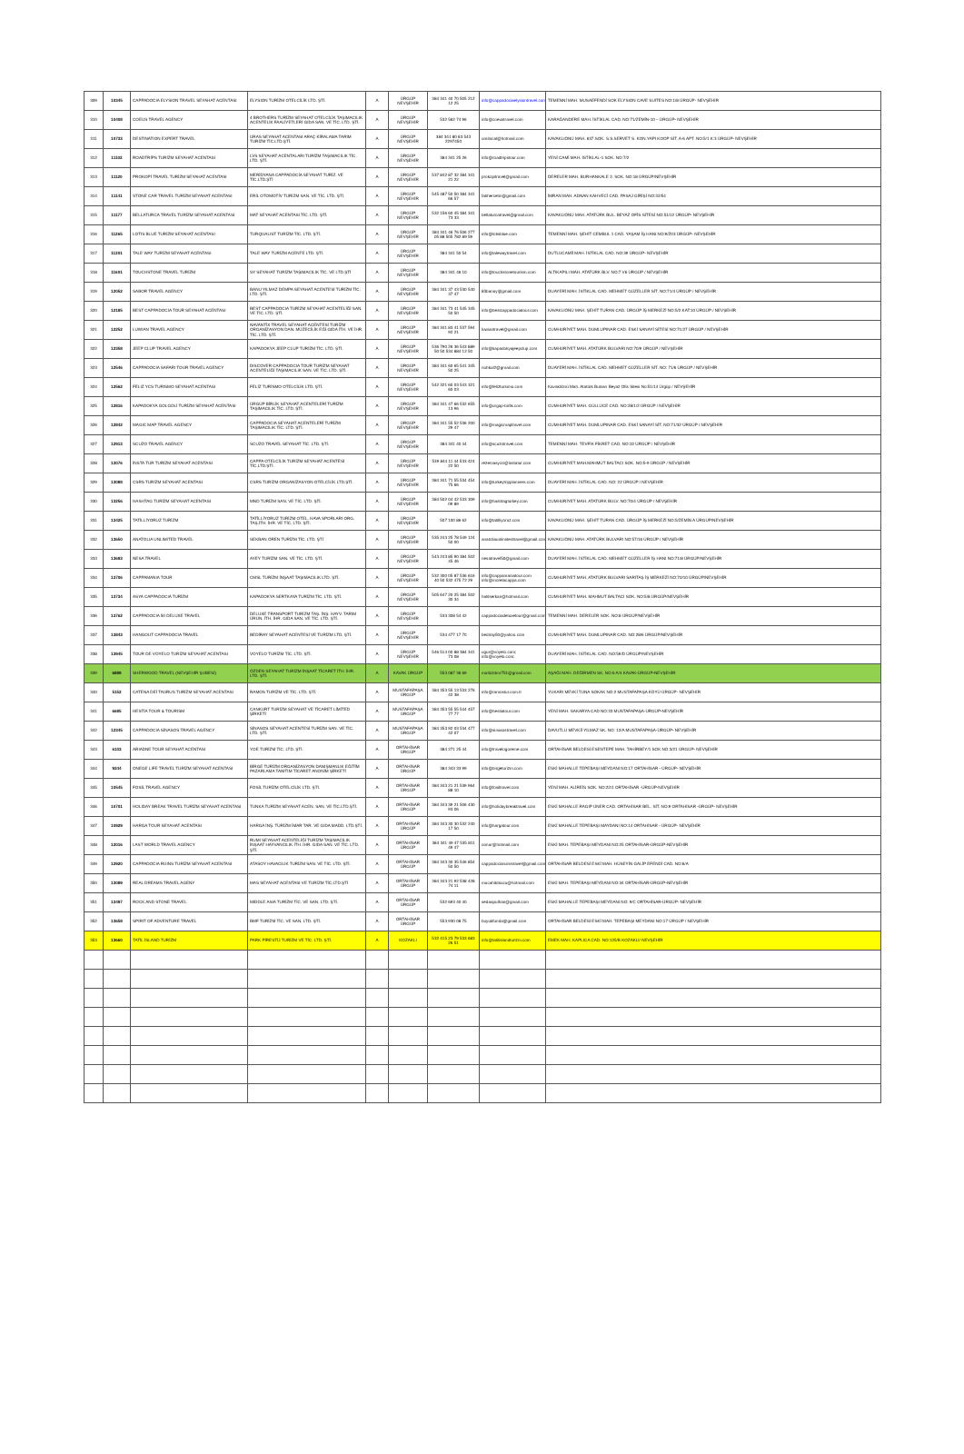| 309 | 10345 | CAPPADOCIA ELYSION TRAVEL SEYAHAT ACENTASI | ELYSION TURİZM OTELCİLİK LTD. ŞTİ. | A | ÜRGÜP NEVŞEHİR | 384 341 40 70 505 212 12 25 | info@cappadociaelysiontravel.com | TEMENNİ MAH. MUSAEFENDİ SOK ELYSION CAVE SUITES NO:1/8 ÜRGÜP- NEVŞEHİR |
| 310 | 10408 | COEUS TRAVEL AGENCY | 4 BROTHERS TURİZM SEYAHAT OTELCİLİK TAŞIMACILIK ACENTELİK FAALİYETLERİ GIDA SAN. VE TİC. LTD. ŞTİ. | A | ÜRGÜP NEVŞEHİR | 532 562 74 96 | info@coeustravel.com | KARAĞANDERE MAH. İSTİKLAL CAD. NO:71/ZEMİN-10 – ÜRGÜP- NEVŞEHİR |
| 311 | 10733 | DESTINATION EXPERT TRAVEL | URAS SEYAHAT ACENTASI ARAÇ KİRALAMA TARIM TURİZM TİC.LTD.ŞTİ. | A | ÜRGÜP NEVŞEHİR | 384 341 80 83 543 2297450 | umitocal@hotmail.com | KAVAKLIÖNÜ MAH. 637.SOK. S.S.SERVET S. KON.YAPI KOOP SİT. A-6 APT. NO:5/1 K:3 ÜRGÜP- NEVŞEHİR |
| 312 | 11102 | ROADTRİPS TURİZM SEYAHAT ACENTASI | LVS SEYAHAT ACENTALARI TURİZM TAŞIMACILIK TİC. LTD. ŞTİ. | A | ÜRGÜP NEVŞEHİR | 384 341 25 26 | info@roadtripstour.com | YENİ CAMİ MAH. İSTİKLAL-1 SOK. NO:7/2 |
| 313 | 11120 | PROKOPİ TRAVEL TURİZM SEYAHAT ACENTASI | MERİDYANA CAPPADOCİA SEYAHAT TURİZ. VE TİC.LTD.ŞTİ | A | ÜRGÜP NEVŞEHİR | 537 842 87 32 384 341 21 22 | prokopitravel@gmail.com | DERELER MAH. BURHANKALE 2. SOK. NO:18 ÜRGÜP/NEVŞEHİR |
| 314 | 11141 | STONE CAR TRAVEL TURİZM SEYAHAT ACENTASI | ERİL OTOMOTİV TURİZM SAN. VE TİC. LTD. ŞTİ. | A | ÜRGÜP NEVŞEHİR | 545 487 50 50 384 341 66 57 | fatihercetin@gmail.com | İMRAN MAH. ADNAN KAHVECİ CAD. PASAJ GİRİŞİ NO:32/54 |
| 315 | 11177 | BELLATURCA TRAVEL TURİZM SEYAHAT ACENTASI | MAT SEYAHAT ACENTASI TİC. LTD. ŞTİ. | A | ÜRGÜP NEVŞEHİR | 532 156 60 45 384 341 73 33 | bellaturcatravel@gmail.com | KAVAKLIÖNÜ MAH. ATATÜRK BUL. BEYAZ OFİS SİTESİ NO:51/12 ÜRGÜP- NEVŞEHİR |
| 316 | 11265 | LOTIS BLUE TURİZM SEYAHAT ACENTASI | TURQUALIST TURİZM TİC. LTD. ŞTİ. | A | ÜRGÜP NEVŞEHİR | 384 341 46 76 506 277 05 88 505 782 89 59 | info@lotisblue.com | TEMENNİ MAH. ŞEHİT CEMBUL 1 CAD. YAŞAM İŞ HANI NO:9/Z03 ÜRGÜP- NEVŞEHİR |
| 317 | 11301 | TALE WAY TURİZM SEYAHAT ACENTASI | TALE WAY TURİZM ACENTE LTD. ŞTİ. | A | ÜRGÜP NEVŞEHİR | 384 341 50 54 | info@talewaytravel.com | DUTLUCAMİİ MAH. İSTİKLAL CAD. NO:39 ÜRGÜP- NEVŞEHİR |
| 318 | 11601 | TOUCHSTONE TRAVEL TURİZM | SY SEYAHAT TURİZM TAŞIMACILIK TİC. VE LTD.ŞTİ | A | ÜRGÜP NEVŞEHİR | 384 341 46 10 | info@touchstonetourism.com | ALTIKAPILI MAH. ATATÜRK BLV. NO:7 V6 ÜRGÜP / NEVŞEHİR |
| 319 | 12052 | SABOR TRAVEL AGENCY | BANU YILMAZ DEMPA SEYAHAT ACENTESİ TURİZM TİC. LTD. ŞTİ. | A | ÜRGÜP NEVŞEHİR | 384 341 37 43 530 540 37 47 | 83banuy@gmail.com | DUAYERİ MAH. İSTİKLAL CAD. MEHMET GÜZELLER SİT. NO:71/4 ÜRGÜP / NEVŞEHİR |
| 320 | 12185 | BEST CAPPADOCIA TOUR SEYAHAT ACENTASI | BEST CAPPADOCIA TURİZM SEYAHAT ACENTELİĞİ SAN. VE TİC. LTD. ŞTİ. | A | ÜRGÜP NEVŞEHİR | 384 341 73 41 545 345 50 50 | info@bestcappadociatour.com | KAVAKLIÖNÜ MAH. ŞEHİT TURAN CAD. ÜRGÜP İŞ MERKEZİ NO:5/2 KAT:10 ÜRGÜP / NEVŞEHİR |
| 321 | 12252 | LUWIAN TRAVEL AGENCY | NAVANTİX TRAVEL SEYAHAT ACENTESİ TURİZM ORGANİZASYON DAN. MÜZECİLİK EĞİ.GIDA İTH. VE İHR. TİC. LTD. ŞTİ. | A | ÜRGÜP NEVŞEHİR | 384 341 83 41 537 594 92 21 | luwiantravel@gmail.com | CUMHURİYET MAH. DUMLUPINAR CAD. ESKİ SANAYİ SİTESİ NO:71/27 ÜRGÜP / NEVŞEHİR |
| 322 | 12358 | JEEP CLUP TRAVEL AGENCY | KAPADOKYA JEEP CLUP TURİZM TİC. LTD. ŞTİ. | A | ÜRGÜP NEVŞEHİR | 536 790 26 36 543 889 50 50 534 884 12 50 | info@kapadokyajeepclup.com | CUMHURİYET MAH. ATATÜRK BULVARI NO:70/9 ÜRGÜP / NEVŞEHİR |
| 323 | 12546 | CAPPADOCIA SAFARI TOUR TRAVEL AGENCY | DISCOVER CAPPADOCIA TOUR TURİZM SEYAHAT ACENTELİĞİ TAŞIMACILIK SAN. VE TİC. LTD. ŞTİ. | A | ÜRGÜP NEVŞEHİR | 384 341 60 65 541 345 50 25 | nuhkul2@gmail.com | DUAYERİ MAH. İSTİKLAL CAD. MEHMET GÜZELLER SİT. NO: 71/6 ÜRGÜP / NEVŞEHİR |
| 324 | 12562 | FELIZ YCS TURISMO SEYAHAT ACENTASI | FELİZ TURİSMO OTELCİLİK LTD. ŞTİ. | A | ÜRGÜP NEVŞEHİR | 542 321 60 03 543 321 60 03 | info@feliztursimo.com | Kavaklıönü Mah. Atatürk Bulvarı Beyaz Ofis Sitesi No:51/14 Ürgüp / NEVŞEHİR |
| 325 | 12816 | KAPADOKYA GOLGOLİ TURİZM SEYAHAT ACENTASI | ÜRGÜP BİRLİK SEYAHAT ACENTELERİ TURİZM TAŞIMACILIK TİC. LTD. ŞTİ. | A | ÜRGÜP NEVŞEHİR | 384 341 47 66 532 655 13 96 | info@urgup-birlik.com | CUMHURİYET MAH. GÜLLÜCE CAD. NO:28/1/2 ÜRGÜP / NEVŞEHİR |
| 326 | 12842 | MAGIC MAP TRAVEL AGENCY | CAPPADOCIA SEYAHAT ACENTELERİ TURİZM TAŞIMACILIK TİC. LTD. ŞTİ. | A | ÜRGÜP NEVŞEHİR | 384 341 55 52 536 200 29 47 | info@magicmaptravel.com | CUMHURİYET MAH. DUMLUPINAR CAD. ESKİ SANAYİ SİT. NO:71/32 ÜRGÜP / NEVŞEHİR |
| 327 | 12913 | SCUZO TRAVEL AGENCY | SCUZO TRAVEL SEYAHAT TİC. LTD. ŞTİ. | A | ÜRGÜP NEVŞEHİR | 384 341 40 44 | info@scuzotravel.com | TEMENNİ MAH. TEVFİK FİKRET CAD. NO:32 ÜRGÜP / NEVŞEHİR |
| 328 | 13076 | İNSTA TUR TURİZM SEYAHAT ACENTASI | CAPPA OTELCİLİK TURİZM SEYAHAT ACENTESİ TİC.LTD.ŞTİ. | A | ÜRGÜP NEVŞEHİR | 539 844 11 44 533 424 22 50 | rezervasyon@instatur.com | CUMHURİYET MAH.MAHMUT BALTACI SOK. NO:5-9 ÜRGÜP / NEVŞEHİR |
| 329 | 13088 | CSRS TURİZM SEYAHAT ACENTASI | CSRS TURİZM ORGANİZASYON OTELCİLİK LTD.ŞTİ. | A | ÜRGÜP NEVŞEHİR | 384 341 71 55 534 454 75 66 | info@turkeytripplanners.com | DUAYERİ MAH. İSTİKLAL CAD. NO: 22 ÜRGÜP / NEVŞEHİR |
| 330 | 13256 | HASHTAG TURİZM SEYAHAT ACENTASI | MND TURİZM SAN. VE TİC. LTD. ŞTİ. | A | ÜRGÜP NEVŞEHİR | 384 502 04 42 533 309 09 89 | info@hashtagturkey.com | CUMHURİYET MAH. ATATÜRK BULV. NO:70/4 ÜRGÜP / NEVŞEHİR |
| 331 | 13425 | TATİLLİYORUZ TURİZM | TATİLLİYORUZ TURİZM OTEL. HAVA SPORLARI ORG. TAŞ.İTH. İHR. VE TİC. LTD. ŞTİ. | A | ÜRGÜP NEVŞEHİR | 507 100 86 62 | info@tatilliyoruz.com | KAVAKLIÖNÜ MAH. ŞEHİT TURAN CAD. ÜRGÜP İŞ MERKEZİ NO:5/ZEMİN A ÜRGÜP/NEVŞEHİR |
| 332 | 13650 | ANATOLIA UNLIMITED TRAVEL | SEKBAN ÖREN TURİZM TİC. LTD. ŞTİ | A | ÜRGÜP NEVŞEHİR | 535 243 25 78 549 124 50 00 | anatoliaunlimitedtravel@gmail.com | KAVAKLIÖNÜ MAH. ATATÜRK BULVARI NO:57/16 ÜRGÜP / NEVŞEHİR |
| 333 | 13693 | NESA TRAVEL | AYEY TURİZM SAN. VE TİC. LTD. ŞTİ. | A | ÜRGÜP NEVŞEHİR | 543 243 85 90 384 502 45 46 | nesatravel50@gmail.com | DUAYERİ MAH. İSTİKLAL CAD. MEHMET GÜZELLER İŞ HANI NO:71/8 ÜRGÜP/NEVŞEHİR |
| 334 | 13706 | CAPPAMANIA TOUR | CMSL TURİZM İNŞAAT TAŞIMACILIK LTD. ŞTİ. | A | ÜRGÜP NEVŞEHİR | 532 300 05 87 536 616 40 50 532 475 72 29 | info@cappamaniatour.com info@morelacappa.com | CUMHURİYET MAH. ATATÜRK BULVARI SARITAŞ İŞ MERKEZİ NO:70/10 ÜRGÜP/NEVŞEHİR |
| 335 | 13734 | ASYA CAPPADOCIA TURİZM | KAPADOKYA SERTKAYA TURİZM TİC. LTD. ŞTİ. | A | ÜRGÜP NEVŞEHİR | 505 647 20 25 384 502 30 34 | halitserkan@hotmail.com | CUMHURİYET MAH. MAHMUT BALTACI SOK. NO:5/8 ÜRGÜP/NEVŞEHİR |
| 336 | 13762 | CAPPADOCIA 50 DELUXE TRAVEL | DELUXE TRANSPORT TURİZM TAŞ. İNŞ. HAYV. TARIM ÜRÜN. İTH. İHR. GIDA SAN. VE TİC. LTD. ŞTİ. | A | ÜRGÜP NEVŞEHİR | 533 308 54 42 | cappadociadeluxetour@gmail.com | TEMENNİ MAH. DERELER SOK. NO:8 ÜRGÜP/NEVŞEHİR |
| 337 | 13843 | HANGOUT CAPPADOCIA TRAVEL | BEDİRAY SEYAHAT ACENTESİ VE TURİZM LTD. ŞTİ. | A | ÜRGÜP NEVŞEHİR | 534 477 17 70 | bediray50@yahoo.com | CUMHURİYET MAH. DUMLUPINAR CAD. NO:28/6 ÜRGÜP/NEVŞEHİR |
| 338 | 13945 | TOUR DE VOYELO TURİZM SEYAHAT ACENTASI | VOYELO TURİZM TİC. LTD. ŞTİ. | A | ÜRGÜP NEVŞEHİR | 546 514 00 88 384 341 73 08 | ugur@voyelo.com; info@voyelo.com; | DUAYERİ MAH. İSTİKLAL CAD. NO:59/D ÜRGÜP/NEVŞEHİR |
| 339 | 6889 | SHERWOOD TRAVEL (NEVŞEHİR ŞUBESİ) | ÖZDEN SEYAHAT TURİZM İNŞAAT TİCARET İTH. İHR. LTD. ŞTİ. | A | KAVAK ÜRGÜP | 553 087 36 69 | mutlozdmr751@gmail.com | AŞAĞI MAH. DEĞİRMEN SK. NO:6 A/4 KAVAK-ÜRGÜP-NEVŞEHİR |
| 340 | 5152 | CATENA DEİ TAURUS TURİZM SEYAHAT ACENTASI | RAMOS TURİZM VE TİC. LTD. ŞTİ. | A | MUSTAFAPAŞA ÜRGÜP | 384 353 55 13 533 276 42 38 | info@ramostur.com.tr | YUKARI MEVKİ TUNA SOKAK NO:2 MUSTAFAPAŞA KÖYÜ ÜRGÜP- NEVŞEHİR |
| 341 | 6685 | HESTİA TOUR & TOURISM | CANKURT TURİZM SEYAHAT VE TİCARET LİMİTED ŞİRKETİ | A | MUSTAFAPAŞA ÜRGÜP | 384 353 55 55 544 457 77 77 | info@hestiatour.com | YENİ MAH. SAKARYA CAD NO:33 MUSTAFAPAŞA-ÜRGÜP-NEVŞEHİR |
| 342 | 12345 | CAPPADOCIA SİNASOS TRAVEL AGENCY | SİNASOS SEYAHAT ACENTESİ TURİZM SAN. VE TİC. LTD. ŞTİ. | A | MUSTAFAPAŞA ÜRGÜP | 384 353 92 03 534 477 42 07 | info@sinasostravel.com | DAVUTLU MEVKİİ YILMAZ SK. NO: 12/A MUSTAFAPAŞA-ÜRGÜP- NEVŞEHİR |
| 343 | 6103 | ARIADNE TOUR SEYAHAT ACENTASI | YOE TURİZM TİC. LTD. ŞTİ. | A | ORTAHİSAR ÜRGÜP | 384 271 25 44 | info@travelogoreme.com | ORTAHİSAR BELDESİ ESENTEPE MAH. TAHİRBEY/1 SOK NO:3/21 ÜRGÜP- NEVŞEHİR |
| 344 | 9344 | ONEGE LIFE TRAVEL TURİZM SEYAHAT ACENTASI | BİRGE TURİZM ORGANİZASYON DANIŞMANLIK EĞİTİM PAZARLAMA TANITIM TİCARET ANONİM ŞİRKETİ | A | ORTAHİSAR ÜRGÜP | 384 343 33 99 | info@birgeturizm.com | ESKİ MAHALLE TEPEBAŞI MEYDANI NO:17 ORTAHİSAR - ÜRGÜP- NEVŞEHİR |
| 345 | 10545 | FOSİL TRAVEL AGENCY | FOSİL TURİZM OTELCİLİK LTD. ŞTİ. | A | ORTAHİSAR ÜRGÜP | 384 343 21 21 539 964 88 10 | info@fosiltravel.com | YENİ MAH. ALİREİS SOK. NO:22/1 ORTAHİSAR -ÜRGÜP-NEVŞEHİR |
| 346 | 10701 | HOLIDAY BREAK TRAVEL TURİZM SEYAHAT ACENTASI | TUNKA TURİZM SEYAHAT ACEN. SAN. VE TİC.LTD.ŞTİ. | A | ORTAHİSAR ÜRGÜP | 384 343 39 21 506 430 93 06 | info@holidaybreaktravel.com | ESKİ MAHALLE RAGIP ÜNER CAD. ORTAHİSAR BEL. SİT. NO:9 ORTAHİSAR -ÜRGÜP- NEVŞEHİR |
| 347 | 10929 | HARGA TOUR SEYAHAT ACENTASI | HARGA İNŞ. TURİZM İMAR TAR. VE GIDA MADD. LTD.ŞTİ. | A | ORTAHİSAR ÜRGÜP | 384 343 30 30 532 240 17 50 | info@hargatour.com | ESKİ MAHALLE TEPEBAŞI MAYDANI NO:14 ORTAHİSAR - ÜRGÜP- NEVŞEHİR |
| 348 | 12016 | LAST WORLD TRAVEL AGENCY | RUMI SEYAHAT ACENTELİĞİ TURİZM TAŞIMACILIK İNŞAAT HAYVANCILIK İTH. İHR. GIDA SAN. VE TİC. LTD. ŞTİ. | A | ORTAHİSAR ÜRGÜP | 384 341 49 47 535 811 49 47 | oonur@hotmail.com | ESKİ MAH. TEPEBAŞI MEYDANI NO:25 ORTAHİSAR-ÜRGÜP-NEVŞEHİR |
| 349 | 12920 | CAPPADOCIA RUINS TURİZM SEYAHAT ACENTASI | ATASOY HAVACILIK TURİZM SAN. VE TİC. LTD. ŞTİ. | A | ORTAHİSAR ÜRGÜP | 384 343 30 35 546 854 50 50 | cappadociaruinstravel@gmail.com | ORTAHİSAR BELDESİ ESKİ MAH. HÜSEYİN GALİP EFENDİ CAD. NO:6/A |
| 350 | 13089 | REAL DREAMS TRAVEL AGENY | MAS SEYAHAT ACENTASI VE TURİZM TİC.LTD.ŞTİ | A | ORTAHİSAR ÜRGÜP | 384 343 21 92 538 428 74 11 | mucahitdsucu@hotmail.com | ESKİ MAH. TEPEBAŞI MEYDANI NO:34 ORTAHİSAR-ÜRGÜP-NEVŞEHİR |
| 351 | 13497 | ROCK AND STONE TRAVEL | MIDDLE ASIA TURİZM TİC. VE SAN. LTD. ŞTİ. | A | ORTAHİSAR ÜRGÜP | 532 693 40 40 | sedaapulhan@gmail.com | ESKİ MAHALLE TEPEBAŞI MEYDANI NO: 9/C ORTAHİSAR-ÜRGÜP- NEVŞEHİR |
| 352 | 13658 | SPIRIT OF ADVENTURE TRAVEL | BMF TURİZM TİC. VE SAN. LTD. ŞTİ. | A | ORTAHİSAR ÜRGÜP | 553 930 08 75 | buyukfunda@gmail.com | ORTAHİSAR BELDESİ ESKİ MAH. TEPEBAŞI MEYDANI NO:17 ÜRGÜP / NEVŞEHİR |
| 353 | 13660 | TATİL İSLAND TURİZM | PARK PİRESTİJ TURİZM VE TİC. LTD. ŞTİ. | A | KOZAKLI | 532 415 23 79 533 683 26 51 | info@tatilislandturizm.com | EMEK MAH. KAPLICA CAD. NO:125/B KOZAKLI/ NEVŞEHİR |